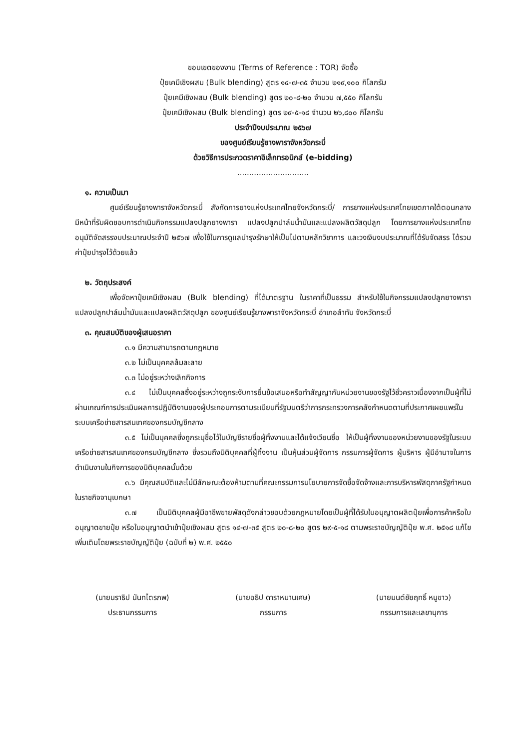ขอบเขตของงาน (Terms of Reference : TOR) จัดซื้อ
ปุ๋ยเคมีเชิงผสม (Bulk blending) สูตร ๑๔-๗-๓๕ จำนวน ๒๑๙,๑๐๐ กิโลกรัม
ปุ๋ยเคมีเชิงผสม (Bulk blending) สูตร ๒๐-๘-๒๐ จำนวน ๗,๕๕๐ กิโลกรัม
ปุ๋ยเคมีเชิงผสม (Bulk blending) สูตร ๒๙-๕-๑๘ จำนวน ๒๖,๘๐๐ กิโลกรัม
ประจำปีงบประมาณ ๒๕๖๗
ของศูนย์เรียนรู้ยางพาราจังหวัดกระบี่
ด้วยวิธีการประกวดราคาอิเล็กทรอนิกส์ (e-bidding)
..............................
๑. ความเป็นมา
ศูนย์เรียนรู้ยางพาราจังหวัดกระบี่ สังกัดการยางแห่งประเทศไทยจังหวัดกระบี่/ การยางแห่งประเทศไทยเขตภาคใต้ตอนกลาง มีหน้าที่รับผิดชอบการดำเนินกิจกรรมแปลงปลูกยางพารา แปลงปลูกปาล์มน้ำมันและแปลงผลิตวัสดุปลูก โดยการยางแห่งประเทศไทยอนุมัติจัดสรรงบประมาณประจำปี ๒๕๖๗ เพื่อใช้ในการดูแลบำรุงรักษาให้เป็นไปตามหลักวิชาการ และวงเงินงบประมาณที่ได้รับจัดสรร ได้รวมค่าปุ๋ยบำรุงไว้ด้วยแล้ว
๒. วัตถุประสงค์
เพื่อจัดหาปุ๋ยเคมีเชิงผสม (Bulk blending) ที่ได้มาตรฐาน ในราคาที่เป็นธรรม สำหรับใช้ในกิจกรรมแปลงปลูกยางพารา แปลงปลูกปาล์มน้ำมันและแปลงผลิตวัสดุปลูก ของศูนย์เรียนรู้ยางพาราจังหวัดกระบี่ อำเภอลำทับ จังหวัดกระบี่
๓. คุณสมบัติของผู้เสนอราคา
๓.๑ มีความสามารถตามกฎหมาย
๓.๒ ไม่เป็นบุคคลล้มละลาย
๓.๓ ไม่อยู่ระหว่างเลิกกิจการ
๓.๔ ไม่เป็นบุคคลซึ่งอยู่ระหว่างถูกระงับการยื่นข้อเสนอหรือทำสัญญากับหน่วยงานของรัฐไว้ชั่วคราวเนื่องจากเป็นผู้ที่ไม่ผ่านเกณฑ์การประเมินผลการปฏิบัติงานของผู้ประกอบการตามระเบียบที่รัฐมนตรีว่าการกระทรวงการคลังกำหนดตามที่ประกาศเผยแพร่ในระบบเครือข่ายสารสนเทศของกรมบัญชีกลาง
๓.๕ ไม่เป็นบุคคลซึ่งถูกระบุชื่อไว้ในบัญชีรายชื่อผู้ทิ้งงานและได้แจ้งเวียนชื่อ ให้เป็นผู้ทิ้งงานของหน่วยงานของรัฐในระบบเครือข่ายสารสนเทศของกรมบัญชีกลาง ซึ่งรวมถึงนิติบุคคลที่ผู้ทิ้งงาน เป็นหุ้นส่วนผู้จัดการ กรรมการผู้จัดการ ผู้บริหาร ผู้มีอำนาจในการดำเนินงานในกิจการของนิติบุคคลนั้นด้วย
๓.๖ มีคุณสมบัติและไม่มีลักษณะต้องห้ามตามที่คณะกรรมการนโยบายการจัดซื้อจัดจ้างและการบริหารพัสดุภาครัฐกำหนดในราชกิจจานุเบกษา
๓.๗ เป็นนิติบุคคลผู้มีอาชีพขายพัสดุดังกล่าวชอบด้วยกฎหมายโดยเป็นผู้ที่ได้รับใบอนุญาตผลิตปุ๋ยเพื่อการค้าหรือใบอนุญาตขายปุ๋ย หรือใบอนุญาตนำเข้าปุ๋ยเชิงผสม สูตร ๑๔-๗-๓๕ สูตร ๒๐-๘-๒๐ สูตร ๒๙-๕-๑๘ ตามพระราชบัญญัติปุ๋ย พ.ศ. ๒๕๑๘ แก้ไขเพิ่มเติมโดยพระราชบัญญัติปุ๋ย (ฉบับที่ ๒) พ.ศ. ๒๕๕๐
(นายนราธิป นันทไตรภพ)
ประธานกรรมการ
(นายอธิป ดาราหมานเศษ)
กรรมการ
(นายมนต์ชัยฤทธิ์ หนูขาว)
กรรมการและเลขานุการ